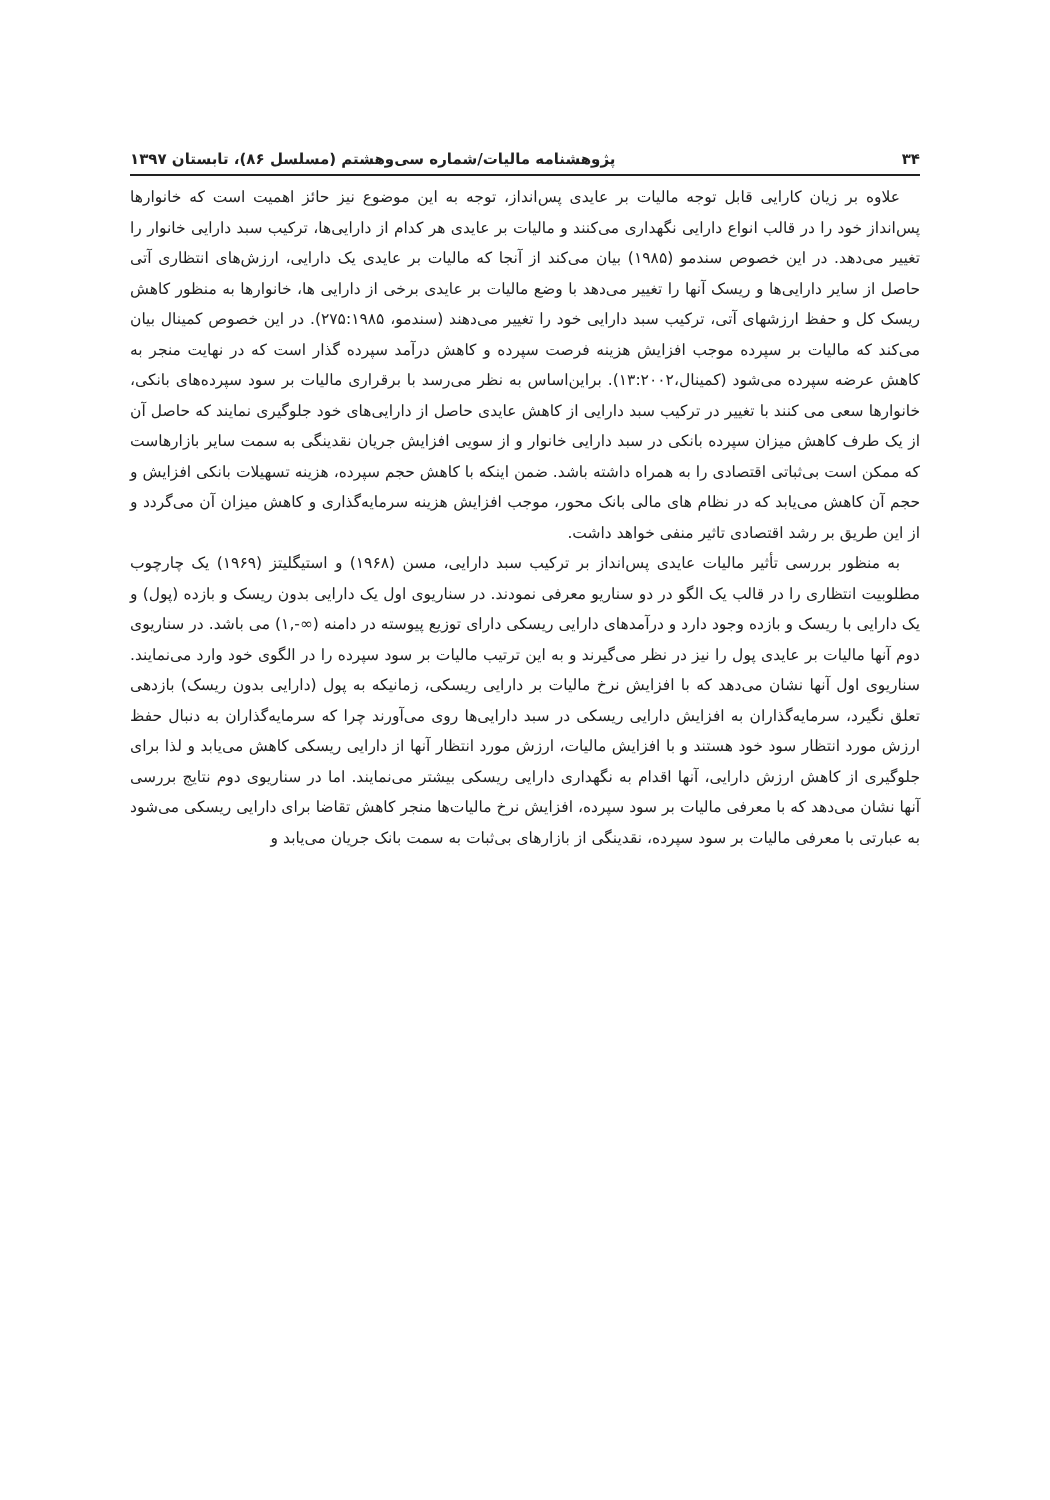۳۴ پژوهشنامه مالیات/شماره سی‌وهشتم (مسلسل ۸۶)، تابستان ۱۳۹۷
علاوه بر زیان کارایی قابل توجه مالیات بر عایدی پس‌انداز، توجه به این موضوع نیز حائز اهمیت است که خانوارها پس‌انداز خود را در قالب انواع دارایی نگهداری می‌کنند و مالیات بر عایدی هر کدام از دارایی‌ها، ترکیب سبد دارایی خانوار را تغییر می‌دهد. در این خصوص سندمو (۱۹۸۵) بیان می‌کند از آنجا که مالیات بر عایدی یک دارایی، ارزش‌های انتظاری آتی حاصل از سایر دارایی‌ها و ریسک آنها را تغییر می‌دهد با وضع مالیات بر عایدی برخی از دارایی ها، خانوارها به منظور کاهش ریسک کل و حفظ ارزشهای آتی، ترکیب سبد دارایی خود را تغییر می‌دهند (سندمو، ۲۷۵:۱۹۸۵). در این خصوص کمینال بیان می‌کند که مالیات بر سپرده موجب افزایش هزینه فرصت سپرده و کاهش درآمد سپرده گذار است که در نهایت منجر به کاهش عرضه سپرده می‌شود (کمینال،۱۳:۲۰۰۲). براین‌اساس به نظر می‌رسد با برقراری مالیات بر سود سپرده‌های بانکی، خانوارها سعی می کنند با تغییر در ترکیب سبد دارایی از کاهش عایدی حاصل از دارایی‌های خود جلوگیری نمایند که حاصل آن از یک طرف کاهش میزان سپرده بانکی در سبد دارایی خانوار و از سویی افزایش جریان نقدینگی به سمت سایر بازارهاست که ممکن است بی‌ثباتی اقتصادی را به همراه داشته باشد. ضمن اینکه با کاهش حجم سپرده، هزینه تسهیلات بانکی افزایش و حجم آن کاهش می‌یابد که در نظام های مالی بانک محور، موجب افزایش هزینه سرمایه‌گذاری و کاهش میزان آن می‌گردد و از این طریق بر رشد اقتصادی تاثیر منفی خواهد داشت.
به منظور بررسی تأثیر مالیات عایدی پس‌انداز بر ترکیب سبد دارایی، مسن (۱۹۶۸) و استیگلیتز (۱۹۶۹) یک چارچوب مطلوبیت انتظاری را در قالب یک الگو در دو سناریو معرفی نمودند. در سناریوی اول یک دارایی بدون ریسک و بازده (پول) و یک دارایی با ریسک و بازده وجود دارد و درآمدهای دارایی ریسکی دارای توزیع پیوسته در دامنه (∞-,۱) می باشد. در سناریوی دوم آنها مالیات بر عایدی پول را نیز در نظر می‌گیرند و به این ترتیب مالیات بر سود سپرده را در الگوی خود وارد می‌نمایند. سناریوی اول آنها نشان می‌دهد که با افزایش نرخ مالیات بر دارایی ریسکی، زمانیکه به پول (دارایی بدون ریسک) بازدهی تعلق نگیرد، سرمایه‌گذاران به افزایش دارایی ریسکی در سبد دارایی‌ها روی می‌آورند چرا که سرمایه‌گذاران به دنبال حفظ ارزش مورد انتظار سود خود هستند و با افزایش مالیات، ارزش مورد انتظار آنها از دارایی ریسکی کاهش می‌یابد و لذا برای جلوگیری از کاهش ارزش دارایی، آنها اقدام به نگهداری دارایی ریسکی بیشتر می‌نمایند. اما در سناریوی دوم نتایج بررسی آنها نشان می‌دهد که با معرفی مالیات بر سود سپرده، افزایش نرخ مالیات‌ها منجر کاهش تقاضا برای دارایی ریسکی می‌شود به عبارتی با معرفی مالیات بر سود سپرده، نقدینگی از بازارهای بی‌ثبات به سمت بانک جریان می‌یابد و